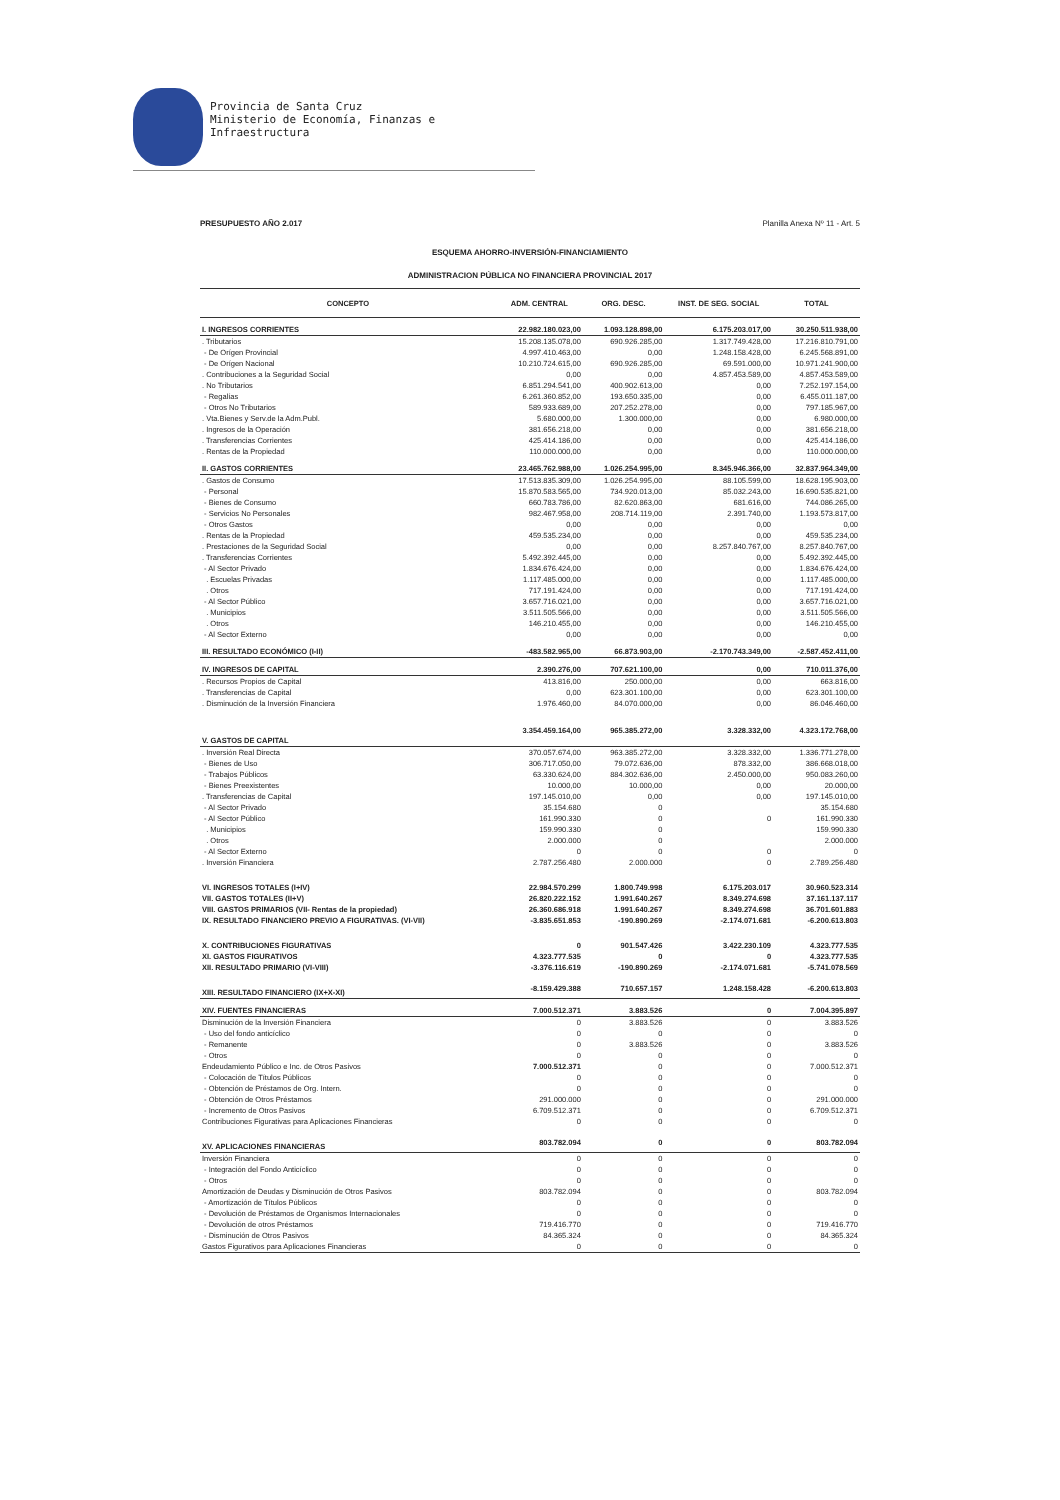Provincia de Santa Cruz
Ministerio de Economía, Finanzas e
Infraestructura
PRESUPUESTO AÑO 2.017 Planilla Anexa Nº 11 - Art. 5
ESQUEMA AHORRO-INVERSIÓN-FINANCIAMIENTO
ADMINISTRACION PÚBLICA NO FINANCIERA PROVINCIAL 2017
| CONCEPTO | ADM. CENTRAL | ORG. DESC. | INST. DE SEG. SOCIAL | TOTAL |
| --- | --- | --- | --- | --- |
| I. INGRESOS CORRIENTES | 22.982.180.023,00 | 1.093.128.898,00 | 6.175.203.017,00 | 30.250.511.938,00 |
| . Tributarios | 15.208.135.078,00 | 690.926.285,00 | 1.317.749.428,00 | 17.216.810.791,00 |
| - De Orígen Provincial | 4.997.410.463,00 | 0,00 | 1.248.158.428,00 | 6.245.568.891,00 |
| - De Orígen Nacional | 10.210.724.615,00 | 690.926.285,00 | 69.591.000,00 | 10.971.241.900,00 |
| . Contribuciones a la Seguridad Social | 0,00 | 0,00 | 4.857.453.589,00 | 4.857.453.589,00 |
| . No Tributarios | 6.851.294.541,00 | 400.902.613,00 | 0,00 | 7.252.197.154,00 |
| - Regalías | 6.261.360.852,00 | 193.650.335,00 | 0,00 | 6.455.011.187,00 |
| - Otros No Tributarios | 589.933.689,00 | 207.252.278,00 | 0,00 | 797.185.967,00 |
| . Vta.Bienes y Serv.de la Adm.Publ. | 5.680.000,00 | 1.300.000,00 | 0,00 | 6.980.000,00 |
| . Ingresos de la Operación | 381.656.218,00 | 0,00 | 0,00 | 381.656.218,00 |
| . Transferencias Corrientes | 425.414.186,00 | 0,00 | 0,00 | 425.414.186,00 |
| . Rentas de la Propiedad | 110.000.000,00 | 0,00 | 0,00 | 110.000.000,00 |
| II. GASTOS CORRIENTES | 23.465.762.988,00 | 1.026.254.995,00 | 8.345.946.366,00 | 32.837.964.349,00 |
| . Gastos de Consumo | 17.513.835.309,00 | 1.026.254.995,00 | 88.105.599,00 | 18.628.195.903,00 |
| - Personal | 15.870.583.565,00 | 734.920.013,00 | 85.032.243,00 | 16.690.535.821,00 |
| - Bienes de Consumo | 660.783.786,00 | 82.620.863,00 | 681.616,00 | 744.086.265,00 |
| - Servicios No Personales | 982.467.958,00 | 208.714.119,00 | 2.391.740,00 | 1.193.573.817,00 |
| - Otros Gastos | 0,00 | 0,00 | 0,00 | 0,00 |
| . Rentas de la Propiedad | 459.535.234,00 | 0,00 | 0,00 | 459.535.234,00 |
| . Prestaciones de la Seguridad Social | 0,00 | 0,00 | 8.257.840.767,00 | 8.257.840.767,00 |
| . Transferencias Corrientes | 5.492.392.445,00 | 0,00 | 0,00 | 5.492.392.445,00 |
| - Al Sector Privado | 1.834.676.424,00 | 0,00 | 0,00 | 1.834.676.424,00 |
| . Escuelas Privadas | 1.117.485.000,00 | 0,00 | 0,00 | 1.117.485.000,00 |
| . Otros | 717.191.424,00 | 0,00 | 0,00 | 717.191.424,00 |
| - Al Sector Público | 3.657.716.021,00 | 0,00 | 0,00 | 3.657.716.021,00 |
| . Municipios | 3.511.505.566,00 | 0,00 | 0,00 | 3.511.505.566,00 |
| . Otros | 146.210.455,00 | 0,00 | 0,00 | 146.210.455,00 |
| - Al Sector Externo | 0,00 | 0,00 | 0,00 | 0,00 |
| III. RESULTADO ECONÓMICO (I-II) | -483.582.965,00 | 66.873.903,00 | -2.170.743.349,00 | -2.587.452.411,00 |
| IV. INGRESOS DE CAPITAL | 2.390.276,00 | 707.621.100,00 | 0,00 | 710.011.376,00 |
| . Recursos Propios de Capital | 413.816,00 | 250.000,00 | 0,00 | 663.816,00 |
| . Transferencias de Capital | 0,00 | 623.301.100,00 | 0,00 | 623.301.100,00 |
| . Disminución de la Inversión Financiera | 1.976.460,00 | 84.070.000,00 | 0,00 | 86.046.460,00 |
| V. GASTOS DE CAPITAL | 3.354.459.164,00 | 965.385.272,00 | 3.328.332,00 | 4.323.172.768,00 |
| . Inversión Real Directa | 370.057.674,00 | 963.385.272,00 | 3.328.332,00 | 1.336.771.278,00 |
| - Bienes de Uso | 306.717.050,00 | 79.072.636,00 | 878.332,00 | 386.668.018,00 |
| - Trabajos Públicos | 63.330.624,00 | 884.302.636,00 | 2.450.000,00 | 950.083.260,00 |
| - Bienes Preexistentes | 10.000,00 | 10.000,00 | 0,00 | 20.000,00 |
| . Transferencias de Capital | 197.145.010,00 | 0,00 | 0,00 | 197.145.010,00 |
| - Al Sector Privado | 35.154.680 | 0 | | 35.154.680 |
| - Al Sector Público | 161.990.330 | 0 | 0 | 161.990.330 |
| . Municipios | 159.990.330 | 0 | | 159.990.330 |
| . Otros | 2.000.000 | 0 | | 2.000.000 |
| - Al Sector Externo | 0 | 0 | 0 | 0 |
| . Inversión Financiera | 2.787.256.480 | 2.000.000 | 0 | 2.789.256.480 |
| VI. INGRESOS TOTALES (I+IV) | 22.984.570.299 | 1.800.749.998 | 6.175.203.017 | 30.960.523.314 |
| VII. GASTOS TOTALES (II+V) | 26.820.222.152 | 1.991.640.267 | 8.349.274.698 | 37.161.137.117 |
| VIII. GASTOS PRIMARIOS (VII- Rentas de la propiedad) | 26.360.686.918 | 1.991.640.267 | 8.349.274.698 | 36.701.601.883 |
| IX. RESULTADO FINANCIERO PREVIO A FIGURATIVAS. (VI-VII) | -3.835.651.853 | -190.890.269 | -2.174.071.681 | -6.200.613.803 |
| X. CONTRIBUCIONES FIGURATIVAS | 0 | 901.547.426 | 3.422.230.109 | 4.323.777.535 |
| XI. GASTOS FIGURATIVOS | 4.323.777.535 | 0 | 0 | 4.323.777.535 |
| XII. RESULTADO PRIMARIO (VI-VIII) | -3.376.116.619 | -190.890.269 | -2.174.071.681 | -5.741.078.569 |
| XIII. RESULTADO FINANCIERO (IX+X-XI) | -8.159.429.388 | 710.657.157 | 1.248.158.428 | -6.200.613.803 |
| XIV. FUENTES FINANCIERAS | 7.000.512.371 | 3.883.526 | 0 | 7.004.395.897 |
| Disminución de la Inversión Financiera | 0 | 3.883.526 | 0 | 3.883.526 |
| - Uso del fondo anticíclico | 0 | 0 | 0 | 0 |
| - Remanente | 0 | 3.883.526 | 0 | 3.883.526 |
| - Otros | 0 | 0 | 0 | 0 |
| Endeudamiento Público e Inc. de Otros Pasivos | 7.000.512.371 | 0 | 0 | 7.000.512.371 |
| - Colocación de Títulos Públicos | 0 | 0 | 0 | 0 |
| - Obtención de Préstamos de Org. Intern. | 0 | 0 | 0 | 0 |
| - Obtención de Otros Préstamos | 291.000.000 | 0 | 0 | 291.000.000 |
| - Incremento de Otros Pasivos | 6.709.512.371 | 0 | 0 | 6.709.512.371 |
| Contribuciones Figurativas para Aplicaciones Financieras | 0 | 0 | 0 | 0 |
| XV. APLICACIONES FINANCIERAS | 803.782.094 | 0 | 0 | 803.782.094 |
| Inversión Financiera | 0 | 0 | 0 | 0 |
| - Integración del Fondo Anticíclico | 0 | 0 | 0 | 0 |
| - Otros | 0 | 0 | 0 | 0 |
| Amortización de Deudas y Disminución de Otros Pasivos | 803.782.094 | 0 | 0 | 803.782.094 |
| - Amortización de Títulos Públicos | 0 | 0 | 0 | 0 |
| - Devolución de Préstamos de Organismos Internacionales | 0 | 0 | 0 | 0 |
| - Devolución de otros Préstamos | 719.416.770 | 0 | 0 | 719.416.770 |
| - Disminución de Otros Pasivos | 84.365.324 | 0 | 0 | 84.365.324 |
| Gastos Figurativos para Aplicaciones Financieras | 0 | 0 | 0 | 0 |